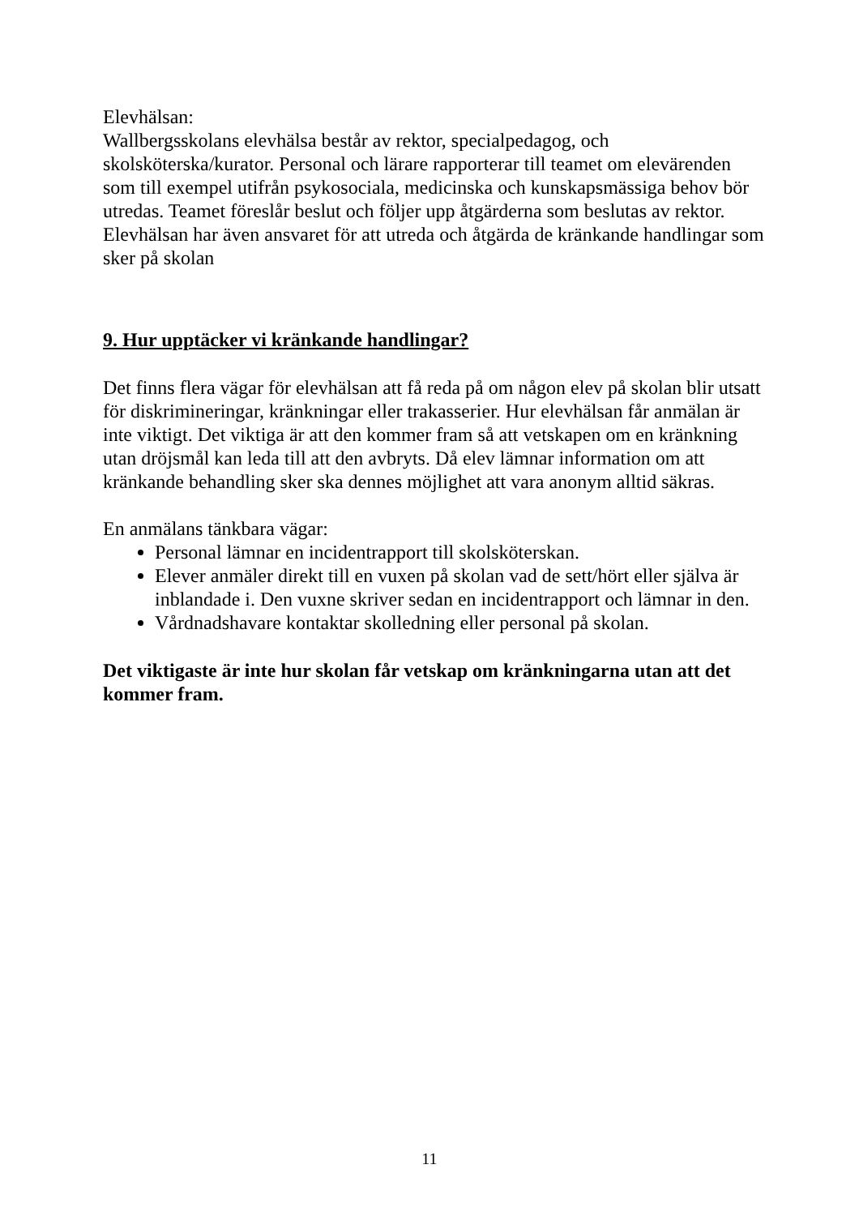Elevhälsan:
Wallbergsskolans elevhälsa består av rektor, specialpedagog, och skolsköterska/kurator. Personal och lärare rapporterar till teamet om elevärenden som till exempel utifrån psykosociala, medicinska och kunskapsmässiga behov bör utredas. Teamet föreslår beslut och följer upp åtgärderna som beslutas av rektor. Elevhälsan har även ansvaret för att utreda och åtgärda de kränkande handlingar som sker på skolan
9. Hur upptäcker vi kränkande handlingar?
Det finns flera vägar för elevhälsan att få reda på om någon elev på skolan blir utsatt för diskrimineringar, kränkningar eller trakasserier. Hur elevhälsan får anmälan är inte viktigt. Det viktiga är att den kommer fram så att vetskapen om en kränkning utan dröjsmål kan leda till att den avbryts. Då elev lämnar information om att kränkande behandling sker ska dennes möjlighet att vara anonym alltid säkras.
En anmälans tänkbara vägar:
Personal lämnar en incidentrapport till skolsköterskan.
Elever anmäler direkt till en vuxen på skolan vad de sett/hört eller själva är inblandade i. Den vuxne skriver sedan en incidentrapport och lämnar in den.
Vårdnadshavare kontaktar skolledning eller personal på skolan.
Det viktigaste är inte hur skolan får vetskap om kränkningarna utan att det kommer fram.
11